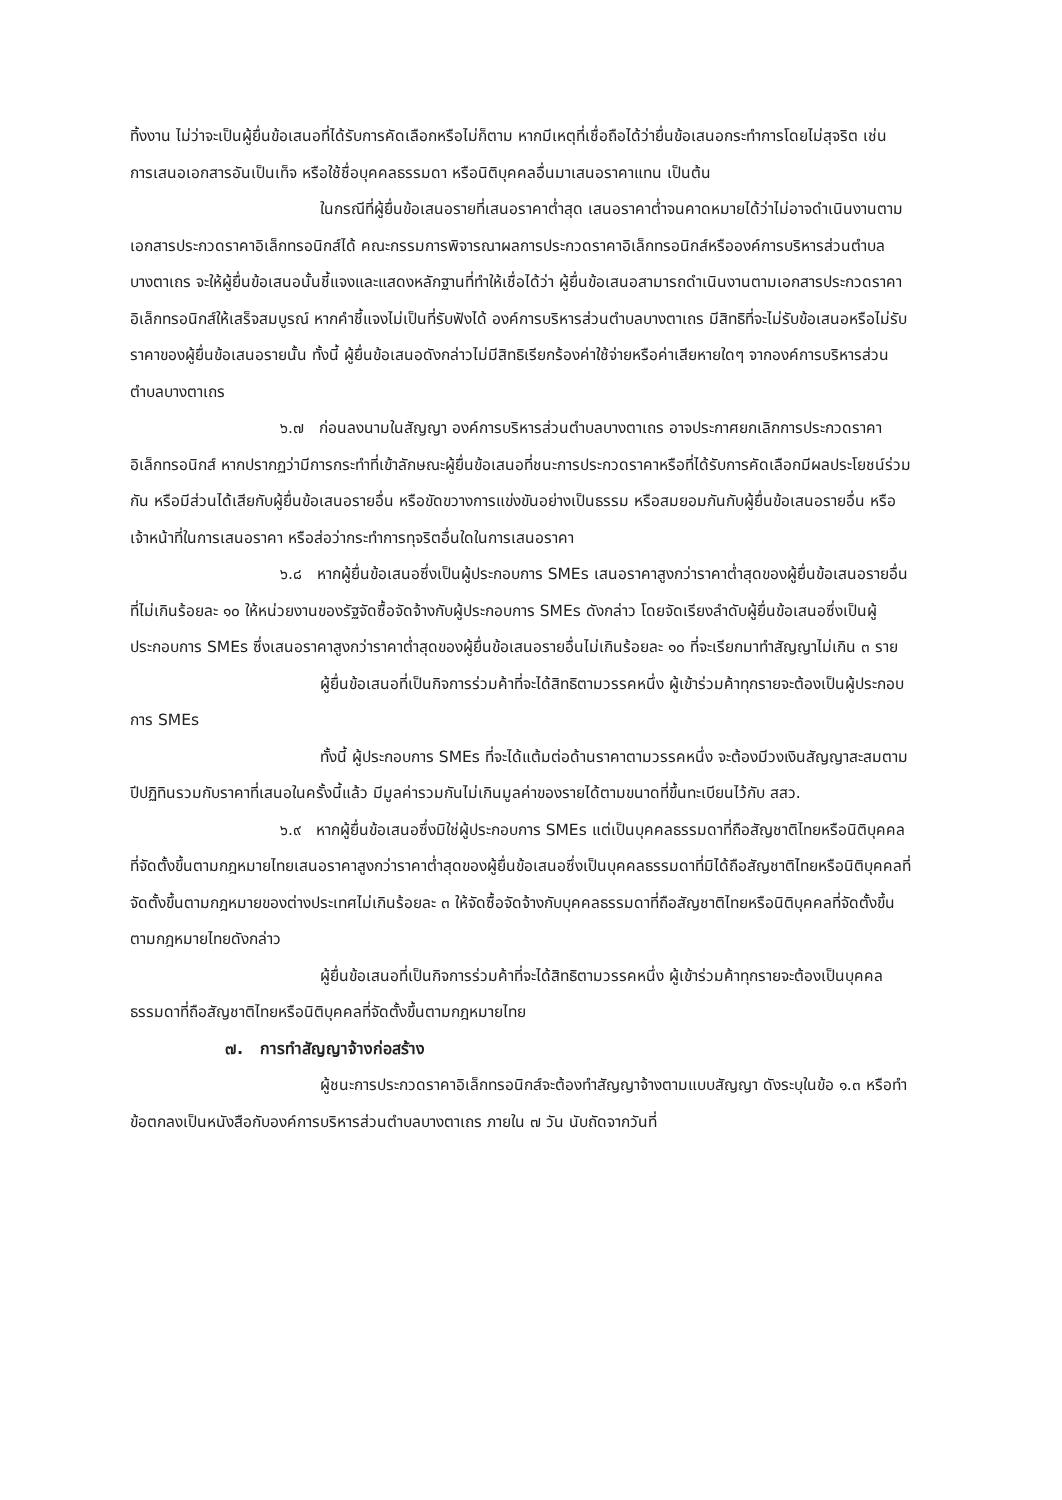ทิ้งงาน ไม่ว่าจะเป็นผู้ยื่นข้อเสนอที่ได้รับการคัดเลือกหรือไม่ก็ตาม หากมีเหตุที่เชื่อถือได้ว่ายื่นข้อเสนอกระทำการโดยไม่สุจริต เช่น การเสนอเอกสารอันเป็นเท็จ หรือใช้ชื่อบุคคลธรรมดา หรือนิติบุคคลอื่นมาเสนอราคาแทน เป็นต้น
ในกรณีที่ผู้ยื่นข้อเสนอรายที่เสนอราคาต่ำสุด เสนอราคาต่ำจนคาดหมายได้ว่าไม่อาจดำเนินงานตามเอกสารประกวดราคาอิเล็กทรอนิกส์ได้ คณะกรรมการพิจารณาผลการประกวดราคาอิเล็กทรอนิกส์หรือองค์การบริหารส่วนตำบลบางตาเถร จะให้ผู้ยื่นข้อเสนอนั้นชี้แจงและแสดงหลักฐานที่ทำให้เชื่อได้ว่า ผู้ยื่นข้อเสนอสามารถดำเนินงานตามเอกสารประกวดราคาอิเล็กทรอนิกส์ให้เสร็จสมบูรณ์ หากคำชี้แจงไม่เป็นที่รับฟังได้ องค์การบริหารส่วนตำบลบางตาเถร มีสิทธิที่จะไม่รับข้อเสนอหรือไม่รับราคาของผู้ยื่นข้อเสนอรายนั้น ทั้งนี้ ผู้ยื่นข้อเสนอดังกล่าวไม่มีสิทธิเรียกร้องค่าใช้จ่ายหรือค่าเสียหายใดๆ จากองค์การบริหารส่วนตำบลบางตาเถร
๖.๗ ก่อนลงนามในสัญญา องค์การบริหารส่วนตำบลบางตาเถร อาจประกาศยกเลิกการประกวดราคาอิเล็กทรอนิกส์ หากปรากฏว่ามีการกระทำที่เข้าลักษณะผู้ยื่นข้อเสนอที่ชนะการประกวดราคาหรือที่ได้รับการคัดเลือกมีผลประโยชน์ร่วมกัน หรือมีส่วนได้เสียกับผู้ยื่นข้อเสนอรายอื่น หรือขัดขวางการแข่งขันอย่างเป็นธรรม หรือสมยอมกันกับผู้ยื่นข้อเสนอรายอื่น หรือเจ้าหน้าที่ในการเสนอราคา หรือส่อว่ากระทำการทุจริตอื่นใดในการเสนอราคา
๖.๘ หากผู้ยื่นข้อเสนอซึ่งเป็นผู้ประกอบการ SMEs เสนอราคาสูงกว่าราคาต่ำสุดของผู้ยื่นข้อเสนอรายอื่นที่ไม่เกินร้อยละ ๑๐ ให้หน่วยงานของรัฐจัดซื้อจัดจ้างกับผู้ประกอบการ SMEs ดังกล่าว โดยจัดเรียงลำดับผู้ยื่นข้อเสนอซึ่งเป็นผู้ประกอบการ SMEs ซึ่งเสนอราคาสูงกว่าราคาต่ำสุดของผู้ยื่นข้อเสนอรายอื่นไม่เกินร้อยละ ๑๐ ที่จะเรียกมาทำสัญญาไม่เกิน ๓ ราย
ผู้ยื่นข้อเสนอที่เป็นกิจการร่วมค้าที่จะได้สิทธิตามวรรคหนึ่ง ผู้เข้าร่วมค้าทุกรายจะต้องเป็นผู้ประกอบการ SMEs
ทั้งนี้ ผู้ประกอบการ SMEs ที่จะได้แต้มต่อด้านราคาตามวรรคหนึ่ง จะต้องมีวงเงินสัญญาสะสมตามปีปฏิทินรวมกับราคาที่เสนอในครั้งนี้แล้ว มีมูลค่ารวมกันไม่เกินมูลค่าของรายได้ตามขนาดที่ขึ้นทะเบียนไว้กับ สสว.
๖.๙ หากผู้ยื่นข้อเสนอซึ่งมิใช่ผู้ประกอบการ SMEs แต่เป็นบุคคลธรรมดาที่ถือสัญชาติไทยหรือนิติบุคคลที่จัดตั้งขึ้นตามกฎหมายไทยเสนอราคาสูงกว่าราคาต่ำสุดของผู้ยื่นข้อเสนอซึ่งเป็นบุคคลธรรมดาที่มิได้ถือสัญชาติไทยหรือนิติบุคคลที่จัดตั้งขึ้นตามกฎหมายของต่างประเทศไม่เกินร้อยละ ๓ ให้จัดซื้อจัดจ้างกับบุคคลธรรมดาที่ถือสัญชาติไทยหรือนิติบุคคลที่จัดตั้งขึ้นตามกฎหมายไทยดังกล่าว
ผู้ยื่นข้อเสนอที่เป็นกิจการร่วมค้าที่จะได้สิทธิตามวรรคหนึ่ง ผู้เข้าร่วมค้าทุกรายจะต้องเป็นบุคคลธรรมดาที่ถือสัญชาติไทยหรือนิติบุคคลที่จัดตั้งขึ้นตามกฎหมายไทย
๗. การทำสัญญาจ้างก่อสร้าง
ผู้ชนะการประกวดราคาอิเล็กทรอนิกส์จะต้องทำสัญญาจ้างตามแบบสัญญา ดังระบุในข้อ ๑.๓ หรือทำข้อตกลงเป็นหนังสือกับองค์การบริหารส่วนตำบลบางตาเถร ภายใน ๗ วัน นับถัดจากวันที่